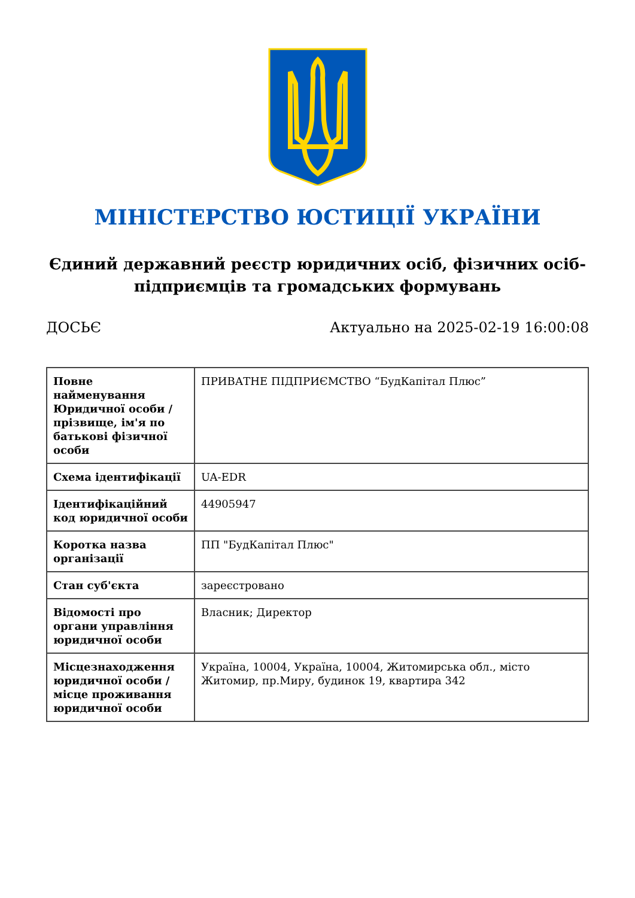МІНІСТЕРСТВО ЮСТИЦІЇ УКРАЇНИ
Єдиний державний реєстр юридичних осіб, фізичних осіб-підприємців та громадських формувань
ДОСЬЄ Актуально на 2025-02-19 16:00:08
| Повне найменування Юридичної особи / прізвище, ім'я по батькові фізичної особи | ПРИВАТНЕ ПІДПРИЄМСТВО “БудКапітал Плюс” |
| Схема ідентифікації | UA-EDR |
| Ідентифікаційний код юридичної особи | 44905947 |
| Коротка назва організації | ПП "БудКапітал Плюс" |
| Стан суб'єкта | зареєстровано |
| Відомості про органи управління юридичної особи | Власник; Директор |
| Місцезнаходження юридичної особи / місце проживання юридичної особи | Україна, 10004, Україна, 10004, Житомирська обл., місто Житомир, пр.Миру, будинок 19, квартира 342 |